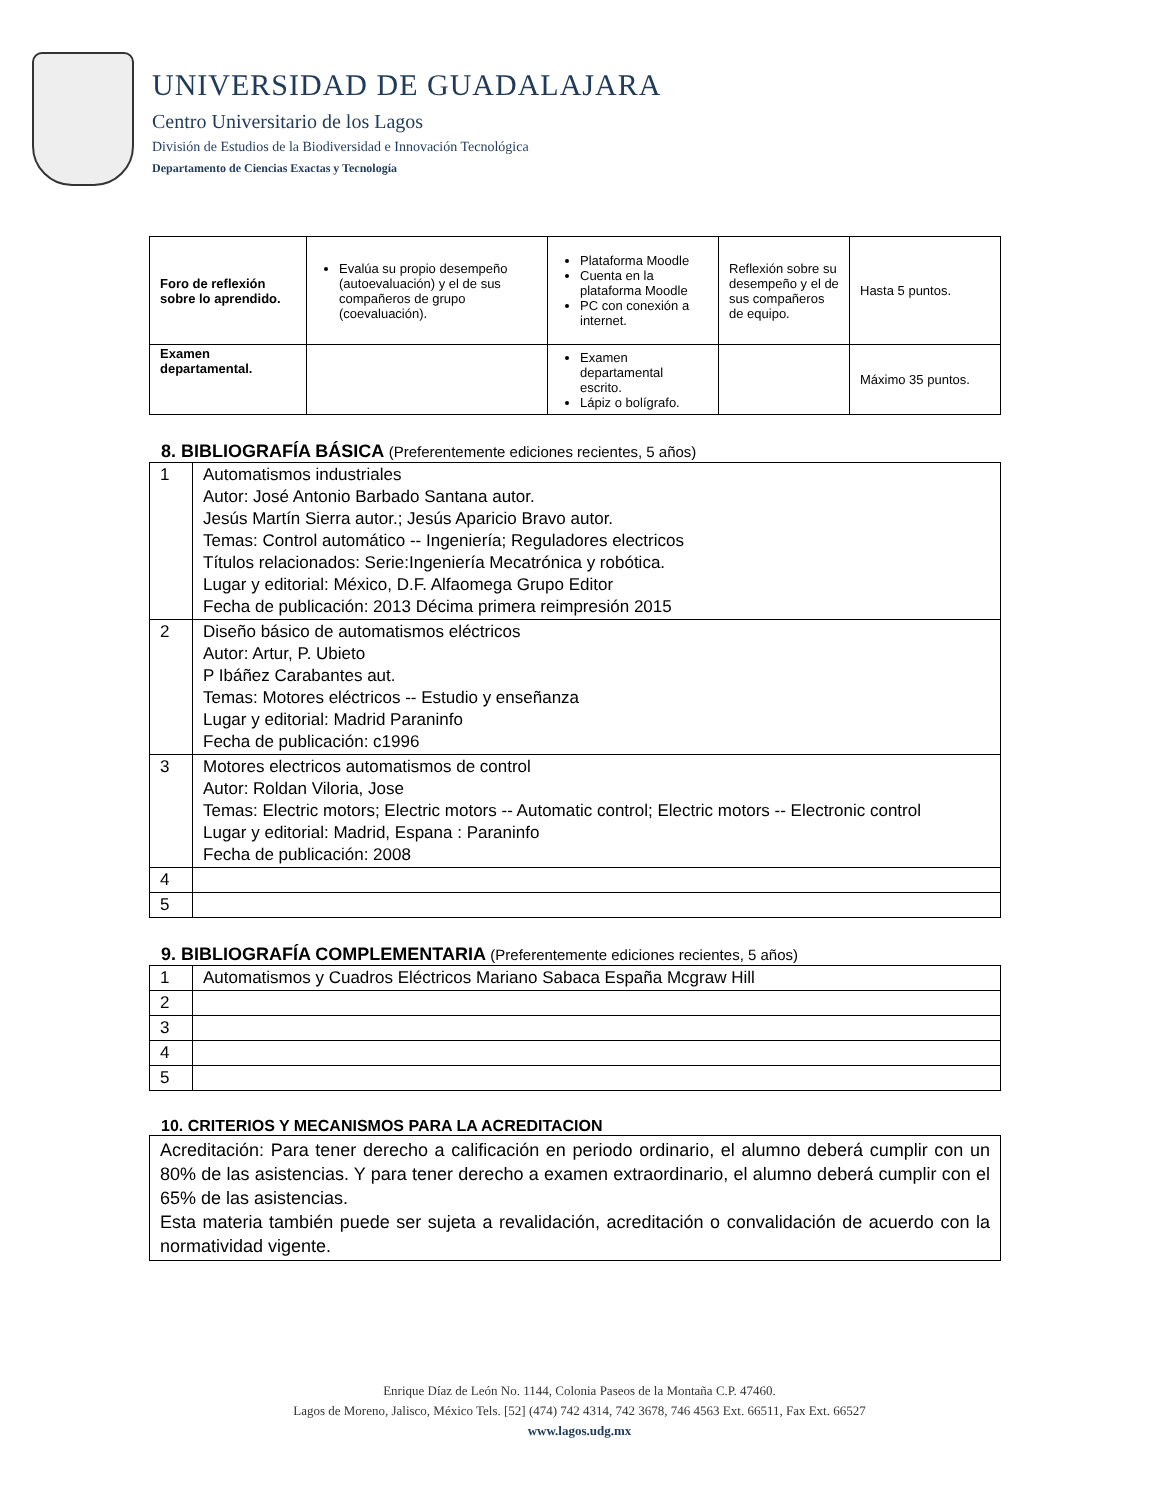UNIVERSIDAD DE GUADALAJARA
Centro Universitario de los Lagos
División de Estudios de la Biodiversidad e Innovación Tecnológica
Departamento de Ciencias Exactas y Tecnología
| Foro de reflexión sobre lo aprendido. | Evalúa su propio desempeño (autoevaluación) y el de sus compañeros de grupo (coevaluación). | Plataforma Moodle Cuenta en la plataforma Moodle PC con conexión a internet. | Reflexión sobre su desempeño y el de sus compañeros de equipo. | Hasta 5 puntos. |
| Examen departamental. | | Examen departamental escrito. Lápiz o bolígrafo. | | Máximo 35 puntos. |
8. BIBLIOGRAFÍA BÁSICA (Preferentemente ediciones recientes, 5 años)
| 1 | Automatismos industriales Autor: José Antonio Barbado Santana autor. Jesús Martín Sierra autor.; Jesús Aparicio Bravo autor. Temas: Control automático -- Ingeniería; Reguladores electricos Títulos relacionados: Serie:Ingeniería Mecatrónica y robótica. Lugar y editorial: México, D.F. Alfaomega Grupo Editor Fecha de publicación: 2013 Décima primera reimpresión 2015 |
| 2 | Diseño básico de automatismos eléctricos Autor: Artur, P. Ubieto P Ibáñez Carabantes aut. Temas: Motores eléctricos -- Estudio y enseñanza Lugar y editorial: Madrid Paraninfo Fecha de publicación: c1996 |
| 3 | Motores electricos automatismos de control Autor: Roldan Viloria, Jose Temas: Electric motors; Electric motors -- Automatic control; Electric motors -- Electronic control Lugar y editorial: Madrid, Espana : Paraninfo Fecha de publicación: 2008 |
| 4 | |
| 5 | |
9. BIBLIOGRAFÍA COMPLEMENTARIA (Preferentemente ediciones recientes, 5 años)
| 1 | Automatismos y Cuadros Eléctricos Mariano Sabaca España Mcgraw Hill |
| 2 | |
| 3 | |
| 4 | |
| 5 | |
10. CRITERIOS Y MECANISMOS PARA LA ACREDITACION
Acreditación: Para tener derecho a calificación en periodo ordinario, el alumno deberá cumplir con un 80% de las asistencias. Y para tener derecho a examen extraordinario, el alumno deberá cumplir con el 65% de las asistencias.
Esta materia también puede ser sujeta a revalidación, acreditación o convalidación de acuerdo con la normatividad vigente.
Enrique Díaz de León No. 1144, Colonia Paseos de la Montaña C.P. 47460.
Lagos de Moreno, Jalisco, México Tels. [52] (474) 742 4314, 742 3678, 746 4563 Ext. 66511, Fax Ext. 66527
www.lagos.udg.mx